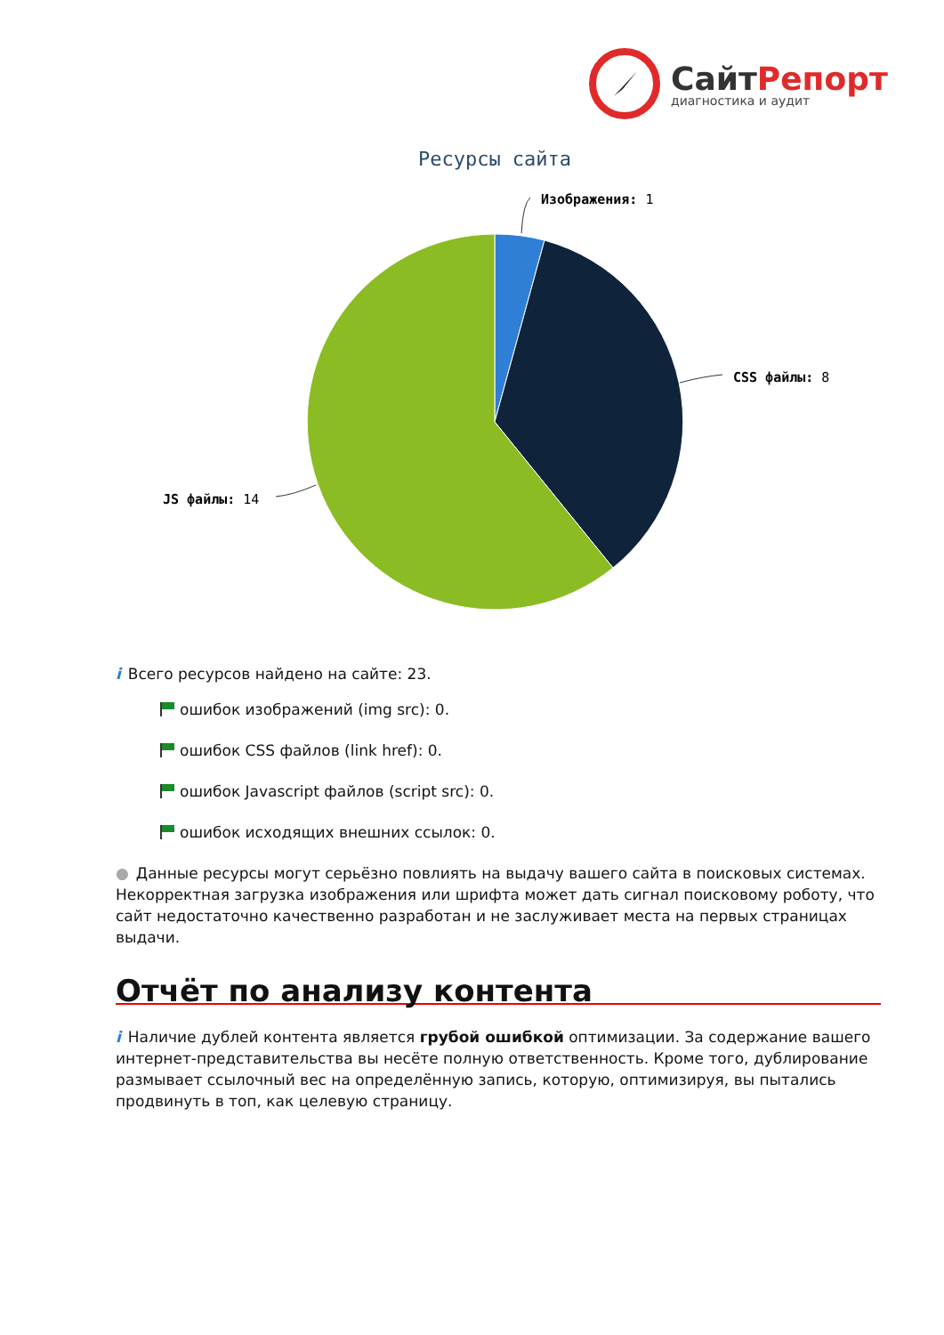СайтРепорт
диагностика и аудит
Ресурсы сайта
Изображения: 1
CSS файлы: 8
JS файлы: 14
i Всего ресурсов найдено на сайте: 23.
ошибок изображений (img src): 0.
ошибок CSS файлов (link href): 0.
ошибок Javascript файлов (script src): 0.
ошибок исходящих внешних ссылок: 0.
● Данные ресурсы могут серьёзно повлиять на выдачу вашего сайта в поисковых системах. Некорректная загрузка изображения или шрифта может дать сигнал поисковому роботу, что сайт недостаточно качественно разработан и не заслуживает места на первых страницах выдачи.
Отчёт по анализу контента
i Наличие дублей контента является грубой ошибкой оптимизации. За содержание вашего интернет-представительства вы несёте полную ответственность. Кроме того, дублирование размывает ссылочный вес на определённую запись, которую, оптимизируя, вы пытались продвинуть в топ, как целевую страницу.